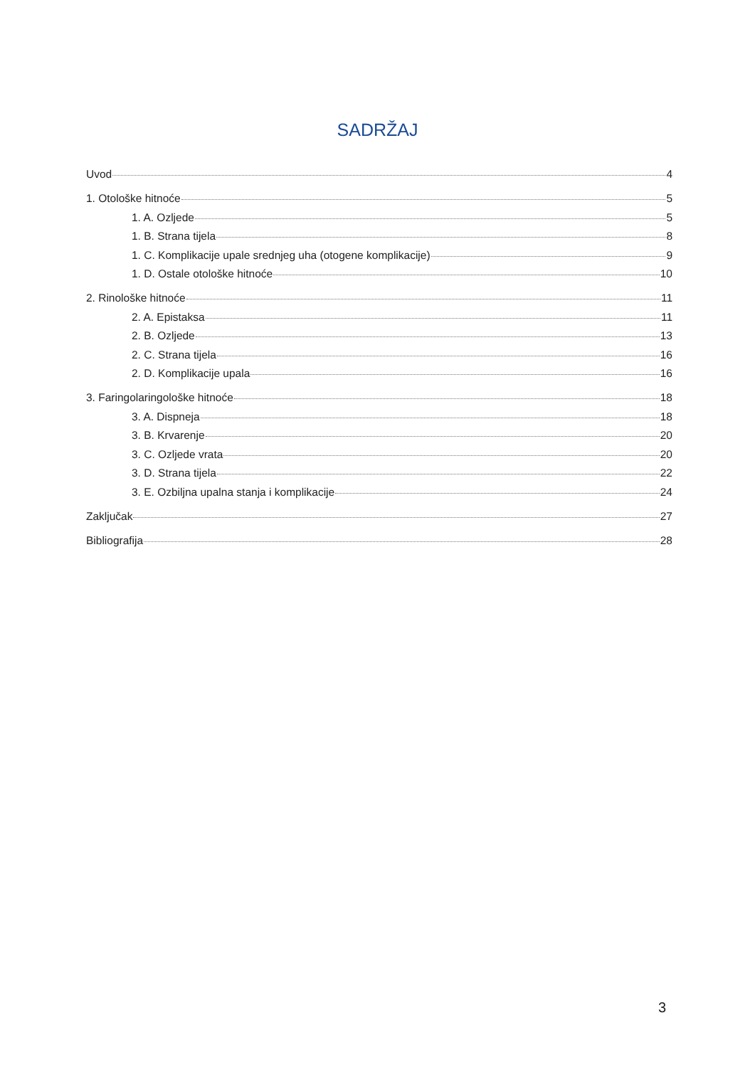SADRŽAJ
Uvod 4
1. Otološke hitnoće 5
1. A. Ozljede 5
1. B. Strana tijela 8
1. C. Komplikacije upale srednjeg uha (otogene komplikacije) 9
1. D. Ostale otološke hitnoće 10
2. Rinološke hitnoće 11
2. A. Epistaksa 11
2. B. Ozljede 13
2. C. Strana tijela 16
2. D. Komplikacije upala 16
3. Faringolaringološke hitnoće 18
3. A. Dispneja 18
3. B. Krvarenje 20
3. C. Ozljede vrata 20
3. D. Strana tijela 22
3. E. Ozbiljna upalna stanja i komplikacije 24
Zaključak 27
Bibliografija 28
3